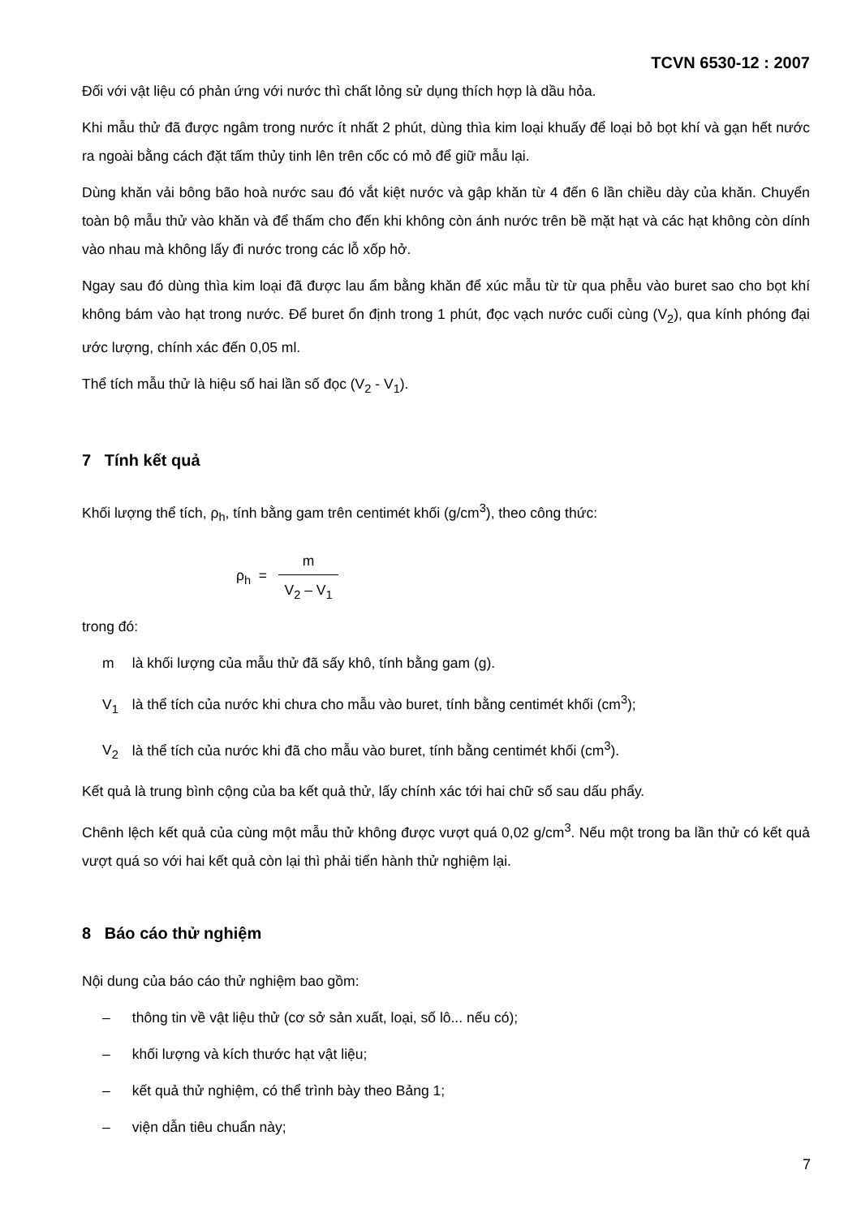TCVN 6530-12 : 2007
Đối với vật liệu có phản ứng với nước thì chất lỏng sử dụng thích hợp là dầu hỏa.
Khi mẫu thử đã được ngâm trong nước ít nhất 2 phút, dùng thìa kim loại khuấy để loại bỏ bọt khí và gạn hết nước ra ngoài bằng cách đặt tấm thủy tinh lên trên cốc có mỏ để giữ mẫu lại.
Dùng khăn vải bông bão hoà nước sau đó vắt kiệt nước và gập khăn từ 4 đến 6 lần chiều dày của khăn. Chuyển toàn bộ mẫu thử vào khăn và để thấm cho đến khi không còn ánh nước trên bề mặt hạt và các hạt không còn dính vào nhau mà không lấy đi nước trong các lỗ xốp hở.
Ngay sau đó dùng thìa kim loại đã được lau ẩm bằng khăn để xúc mẫu từ từ qua phễu vào buret sao cho bọt khí không bám vào hạt trong nước. Để buret ổn định trong 1 phút, đọc vạch nước cuối cùng (V<sub>2</sub>), qua kính phóng đại ước lượng, chính xác đến 0,05 ml.
Thể tích mẫu thử là hiệu số hai lần số đọc (V<sub>2</sub> - V<sub>1</sub>).
7 Tính kết quả
Khối lượng thể tích, ρ<sub>h</sub>, tính bằng gam trên centimét khối (g/cm<sup>3</sup>), theo công thức:
ρ<sub>h</sub> = m V<sub>2</sub> – V<sub>1</sub>
trong đó:
m là khối lượng của mẫu thử đã sấy khô, tính bằng gam (g).
V<sub>1</sub> là thể tích của nước khi chưa cho mẫu vào buret, tính bằng centimét khối (cm<sup>3</sup>);
V<sub>2</sub> là thể tích của nước khi đã cho mẫu vào buret, tính bằng centimét khối (cm<sup>3</sup>).
Kết quả là trung bình cộng của ba kết quả thử, lấy chính xác tới hai chữ số sau dấu phẩy.
Chênh lệch kết quả của cùng một mẫu thử không được vượt quá 0,02 g/cm<sup>3</sup>. Nếu một trong ba lần thử có kết quả vượt quá so với hai kết quả còn lại thì phải tiến hành thử nghiệm lại.
8 Báo cáo thử nghiệm
Nội dung của báo cáo thử nghiệm bao gồm:
– thông tin về vật liệu thử (cơ sở sản xuất, loại, số lô... nếu có);
– khối lượng và kích thước hạt vật liệu;
– kết quả thử nghiệm, có thể trình bày theo Bảng 1;
– viện dẫn tiêu chuẩn này;
7